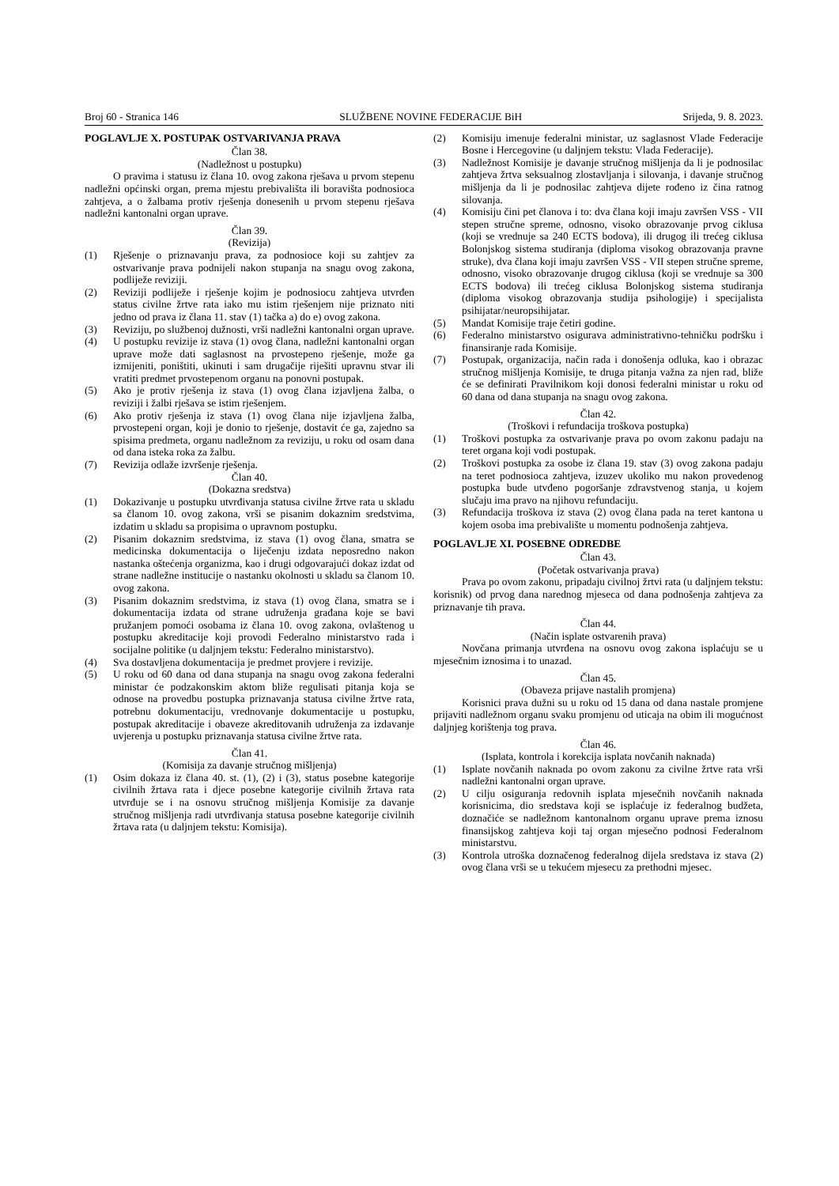Broj 60 - Stranica 146 SLUŽBENE NOVINE FEDERACIJE BiH Srijeda, 9. 8. 2023.
POGLAVLJE X. POSTUPAK OSTVARIVANJA PRAVA
Član 38.
(Nadležnost u postupku)
O pravima i statusu iz člana 10. ovog zakona rješava u prvom stepenu nadležni općinski organ, prema mjestu prebivališta ili boravišta podnosioca zahtjeva, a o žalbama protiv rješenja donesenih u prvom stepenu rješava nadležni kantonalni organ uprave.
Član 39.
(Revizija)
(1) Rješenje o priznavanju prava, za podnosioce koji su zahtjev za ostvarivanje prava podnijeli nakon stupanja na snagu ovog zakona, podliježe reviziji.
(2) Reviziji podliježe i rješenje kojim je podnosiocu zahtjeva utvrđen status civilne žrtve rata iako mu istim rješenjem nije priznato niti jedno od prava iz člana 11. stav (1) tačka a) do e) ovog zakona.
(3) Reviziju, po službenoj dužnosti, vrši nadležni kantonalni organ uprave.
(4) U postupku revizije iz stava (1) ovog člana, nadležni kantonalni organ uprave može dati saglasnost na prvostepeno rješenje, može ga izmijeniti, poništiti, ukinuti i sam drugačije riješiti upravnu stvar ili vratiti predmet prvostepenom organu na ponovni postupak.
(5) Ako je protiv rješenja iz stava (1) ovog člana izjavljena žalba, o reviziji i žalbi rješava se istim rješenjem.
(6) Ako protiv rješenja iz stava (1) ovog člana nije izjavljena žalba, prvostepeni organ, koji je donio to rješenje, dostavit će ga, zajedno sa spisima predmeta, organu nadležnom za reviziju, u roku od osam dana od dana isteka roka za žalbu.
(7) Revizija odlaže izvršenje rješenja.
Član 40.
(Dokazna sredstva)
(1) Dokazivanje u postupku utvrđivanja statusa civilne žrtve rata u skladu sa članom 10. ovog zakona, vrši se pisanim dokaznim sredstvima, izdatim u skladu sa propisima o upravnom postupku.
(2) Pisanim dokaznim sredstvima, iz stava (1) ovog člana, smatra se medicinska dokumentacija o liječenju izdata neposredno nakon nastanka oštećenja organizma, kao i drugi odgovarajući dokaz izdat od strane nadležne institucije o nastanku okolnosti u skladu sa članom 10. ovog zakona.
(3) Pisanim dokaznim sredstvima, iz stava (1) ovog člana, smatra se i dokumentacija izdata od strane udruženja građana koje se bavi pružanjem pomoći osobama iz člana 10. ovog zakona, ovlaštenog u postupku akreditacije koji provodi Federalno ministarstvo rada i socijalne politike (u daljnjem tekstu: Federalno ministarstvo).
(4) Sva dostavljena dokumentacija je predmet provjere i revizije.
(5) U roku od 60 dana od dana stupanja na snagu ovog zakona federalni ministar će podzakonskim aktom bliže regulisati pitanja koja se odnose na provedbu postupka priznavanja statusa civilne žrtve rata, potrebnu dokumentaciju, vrednovanje dokumentacije u postupku, postupak akreditacije i obaveze akreditovanih udruženja za izdavanje uvjerenja u postupku priznavanja statusa civilne žrtve rata.
Član 41.
(Komisija za davanje stručnog mišljenja)
(1) Osim dokaza iz člana 40. st. (1), (2) i (3), status posebne kategorije civilnih žrtava rata i djece posebne kategorije civilnih žrtava rata utvrđuje se i na osnovu stručnog mišljenja Komisije za davanje stručnog mišljenja radi utvrđivanja statusa posebne kategorije civilnih žrtava rata (u daljnjem tekstu: Komisija).
(2) Komisiju imenuje federalni ministar, uz saglasnost Vlade Federacije Bosne i Hercegovine (u daljnjem tekstu: Vlada Federacije).
(3) Nadležnost Komisije je davanje stručnog mišljenja da li je podnosilac zahtjeva žrtva seksualnog zlostavljanja i silovanja, i davanje stručnog mišljenja da li je podnosilac zahtjeva dijete rođeno iz čina ratnog silovanja.
(4) Komisiju čini pet članova i to: dva člana koji imaju završen VSS - VII stepen stručne spreme, odnosno, visoko obrazovanje prvog ciklusa (koji se vrednuje sa 240 ECTS bodova), ili drugog ili trećeg ciklusa Bolonjskog sistema studiranja (diploma visokog obrazovanja pravne struke), dva člana koji imaju završen VSS - VII stepen stručne spreme, odnosno, visoko obrazovanje drugog ciklusa (koji se vrednuje sa 300 ECTS bodova) ili trećeg ciklusa Bolonjskog sistema studiranja (diploma visokog obrazovanja studija psihologije) i specijalista psihijatar/neuropsihijatar.
(5) Mandat Komisije traje četiri godine.
(6) Federalno ministarstvo osigurava administrativno-tehničku podršku i finansiranje rada Komisije.
(7) Postupak, organizacija, način rada i donošenja odluka, kao i obrazac stručnog mišljenja Komisije, te druga pitanja važna za njen rad, bliže će se definirati Pravilnikom koji donosi federalni ministar u roku od 60 dana od dana stupanja na snagu ovog zakona.
Član 42.
(Troškovi i refundacija troškova postupka)
(1) Troškovi postupka za ostvarivanje prava po ovom zakonu padaju na teret organa koji vodi postupak.
(2) Troškovi postupka za osobe iz člana 19. stav (3) ovog zakona padaju na teret podnosioca zahtjeva, izuzev ukoliko mu nakon provedenog postupka bude utvđeno pogoršanje zdravstvenog stanja, u kojem slučaju ima pravo na njihovu refundaciju.
(3) Refundacija troškova iz stava (2) ovog člana pada na teret kantona u kojem osoba ima prebivalište u momentu podnošenja zahtjeva.
POGLAVLJE XI. POSEBNE ODREDBE
Član 43.
(Početak ostvarivanja prava)
Prava po ovom zakonu, pripadaju civilnoj žrtvi rata (u daljnjem tekstu: korisnik) od prvog dana narednog mjeseca od dana podnošenja zahtjeva za priznavanje tih prava.
Član 44.
(Način isplate ostvarenih prava)
Novčana primanja utvrđena na osnovu ovog zakona isplaćuju se u mjesečnim iznosima i to unazad.
Član 45.
(Obaveza prijave nastalih promjena)
Korisnici prava dužni su u roku od 15 dana od dana nastale promjene prijaviti nadležnom organu svaku promjenu od uticaja na obim ili mogućnost daljnjeg korištenja tog prava.
Član 46.
(Isplata, kontrola i korekcija isplata novčanih naknada)
(1) Isplate novčanih naknada po ovom zakonu za civilne žrtve rata vrši nadležni kantonalni organ uprave.
(2) U cilju osiguranja redovnih isplata mjesečnih novčanih naknada korisnicima, dio sredstava koji se isplaćuje iz federalnog budžeta, doznačiće se nadležnom kantonalnom organu uprave prema iznosu finansijskog zahtjeva koji taj organ mjesečno podnosi Federalnom ministarstvu.
(3) Kontrola utroška doznačenog federalnog dijela sredstava iz stava (2) ovog člana vrši se u tekućem mjesecu za prethodni mjesec.